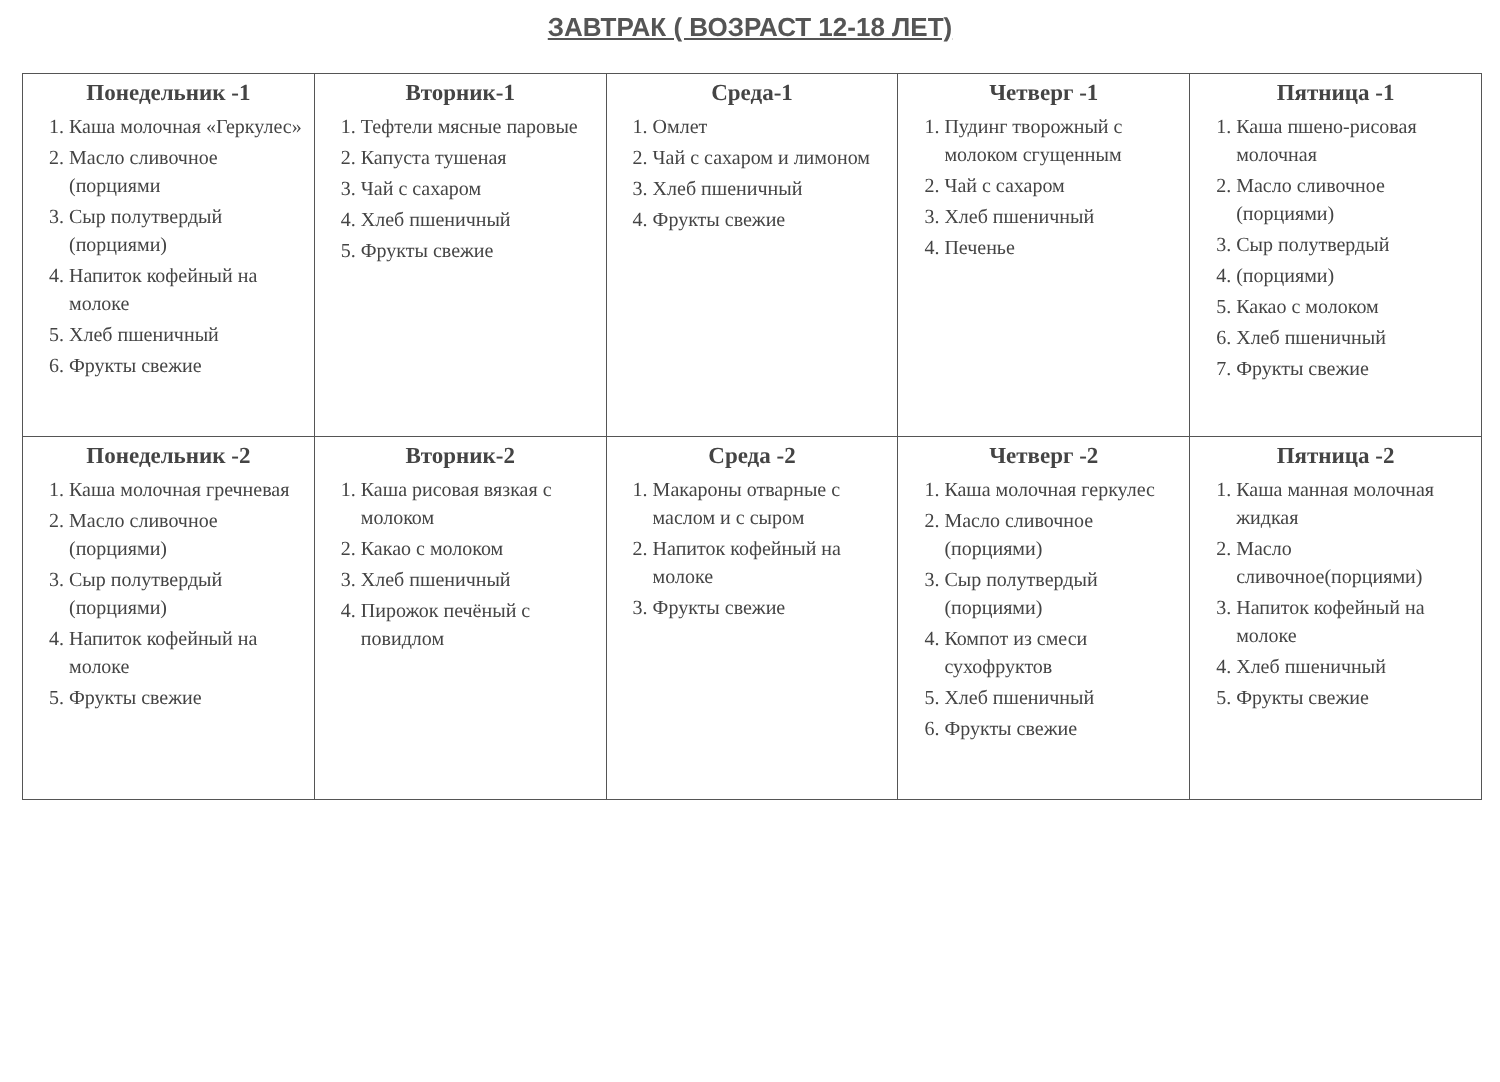ЗАВТРАК ( ВОЗРАСТ 12-18 ЛЕТ)
| Понедельник -1 1. Каша молочная «Геркулес» 2. Масло сливочное (порциями 3. Сыр полутвердый (порциями) 4. Напиток кофейный на молоке 5. Хлеб пшеничный 6. Фрукты свежие | Вторник-1 1. Тефтели мясные паровые 2. Капуста тушеная 3. Чай с сахаром 4. Хлеб пшеничный 5. Фрукты свежие | Среда-1 1. Омлет 2. Чай с сахаром и лимоном 3. Хлеб пшеничный 4. Фрукты свежие | Четверг -1 1. Пудинг творожный с молоком сгущенным 2. Чай с сахаром 3. Хлеб пшеничный 4. Печенье | Пятница -1 1. Каша пшено-рисовая молочная 2. Масло сливочное (порциями) 3. Сыр полутвердый 4. (порциями) 5. Какао с молоком 6. Хлеб пшеничный 7. Фрукты свежие |
| Понедельник -2 1. Каша молочная гречневая 2. Масло сливочное (порциями) 3. Сыр полутвердый (порциями) 4. Напиток кофейный на молоке 5. Фрукты свежие | Вторник-2 1. Каша рисовая вязкая с молоком 2. Какао с молоком 3. Хлеб пшеничный 4. Пирожок печёный с повидлом | Среда -2 1. Макароны отварные с маслом и с сыром 2. Напиток кофейный на молоке 3. Фрукты свежие | Четверг -2 1. Каша молочная геркулес 2. Масло сливочное (порциями) 3. Сыр полутвердый (порциями) 4. Компот из смеси сухофруктов 5. Хлеб пшеничный 6. Фрукты свежие | Пятница -2 1. Каша манная молочная жидкая 2. Масло сливочное(порциями) 3. Напиток кофейный на молоке 4. Хлеб пшеничный 5. Фрукты свежие |